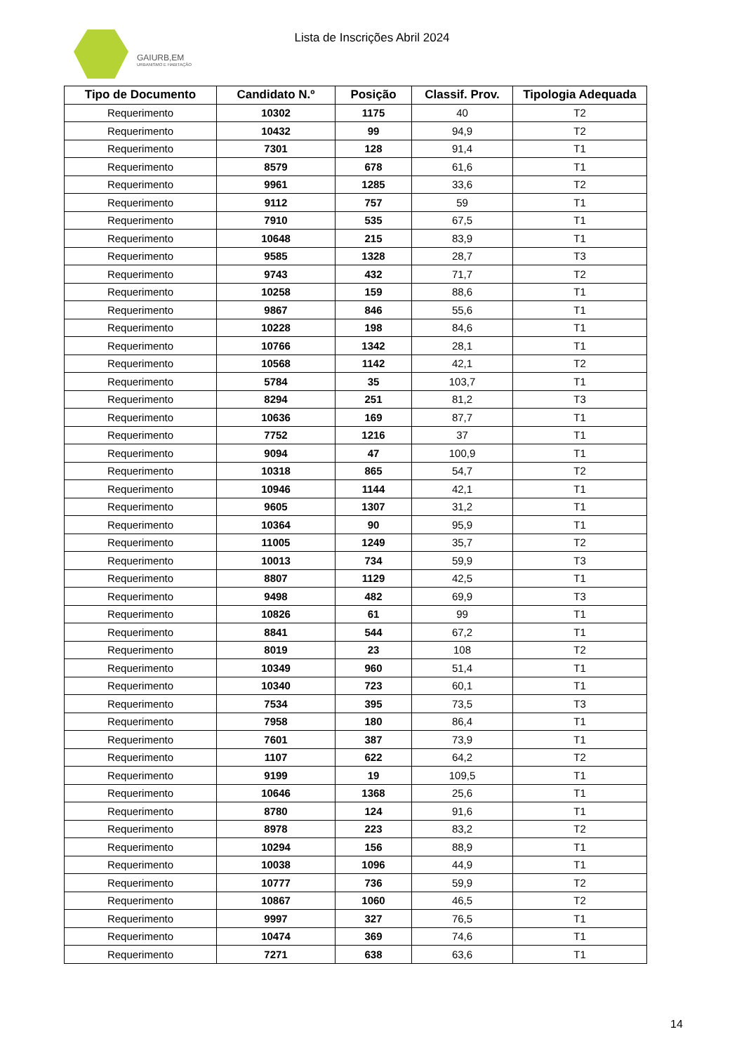GAIURB,EM
URBANISMO E HABITAÇÃO
Lista de Inscrições Abril 2024
| Tipo de Documento | Candidato N.º | Posição | Classif. Prov. | Tipologia Adequada |
| --- | --- | --- | --- | --- |
| Requerimento | 10302 | 1175 | 40 | T2 |
| Requerimento | 10432 | 99 | 94,9 | T2 |
| Requerimento | 7301 | 128 | 91,4 | T1 |
| Requerimento | 8579 | 678 | 61,6 | T1 |
| Requerimento | 9961 | 1285 | 33,6 | T2 |
| Requerimento | 9112 | 757 | 59 | T1 |
| Requerimento | 7910 | 535 | 67,5 | T1 |
| Requerimento | 10648 | 215 | 83,9 | T1 |
| Requerimento | 9585 | 1328 | 28,7 | T3 |
| Requerimento | 9743 | 432 | 71,7 | T2 |
| Requerimento | 10258 | 159 | 88,6 | T1 |
| Requerimento | 9867 | 846 | 55,6 | T1 |
| Requerimento | 10228 | 198 | 84,6 | T1 |
| Requerimento | 10766 | 1342 | 28,1 | T1 |
| Requerimento | 10568 | 1142 | 42,1 | T2 |
| Requerimento | 5784 | 35 | 103,7 | T1 |
| Requerimento | 8294 | 251 | 81,2 | T3 |
| Requerimento | 10636 | 169 | 87,7 | T1 |
| Requerimento | 7752 | 1216 | 37 | T1 |
| Requerimento | 9094 | 47 | 100,9 | T1 |
| Requerimento | 10318 | 865 | 54,7 | T2 |
| Requerimento | 10946 | 1144 | 42,1 | T1 |
| Requerimento | 9605 | 1307 | 31,2 | T1 |
| Requerimento | 10364 | 90 | 95,9 | T1 |
| Requerimento | 11005 | 1249 | 35,7 | T2 |
| Requerimento | 10013 | 734 | 59,9 | T3 |
| Requerimento | 8807 | 1129 | 42,5 | T1 |
| Requerimento | 9498 | 482 | 69,9 | T3 |
| Requerimento | 10826 | 61 | 99 | T1 |
| Requerimento | 8841 | 544 | 67,2 | T1 |
| Requerimento | 8019 | 23 | 108 | T2 |
| Requerimento | 10349 | 960 | 51,4 | T1 |
| Requerimento | 10340 | 723 | 60,1 | T1 |
| Requerimento | 7534 | 395 | 73,5 | T3 |
| Requerimento | 7958 | 180 | 86,4 | T1 |
| Requerimento | 7601 | 387 | 73,9 | T1 |
| Requerimento | 1107 | 622 | 64,2 | T2 |
| Requerimento | 9199 | 19 | 109,5 | T1 |
| Requerimento | 10646 | 1368 | 25,6 | T1 |
| Requerimento | 8780 | 124 | 91,6 | T1 |
| Requerimento | 8978 | 223 | 83,2 | T2 |
| Requerimento | 10294 | 156 | 88,9 | T1 |
| Requerimento | 10038 | 1096 | 44,9 | T1 |
| Requerimento | 10777 | 736 | 59,9 | T2 |
| Requerimento | 10867 | 1060 | 46,5 | T2 |
| Requerimento | 9997 | 327 | 76,5 | T1 |
| Requerimento | 10474 | 369 | 74,6 | T1 |
| Requerimento | 7271 | 638 | 63,6 | T1 |
14